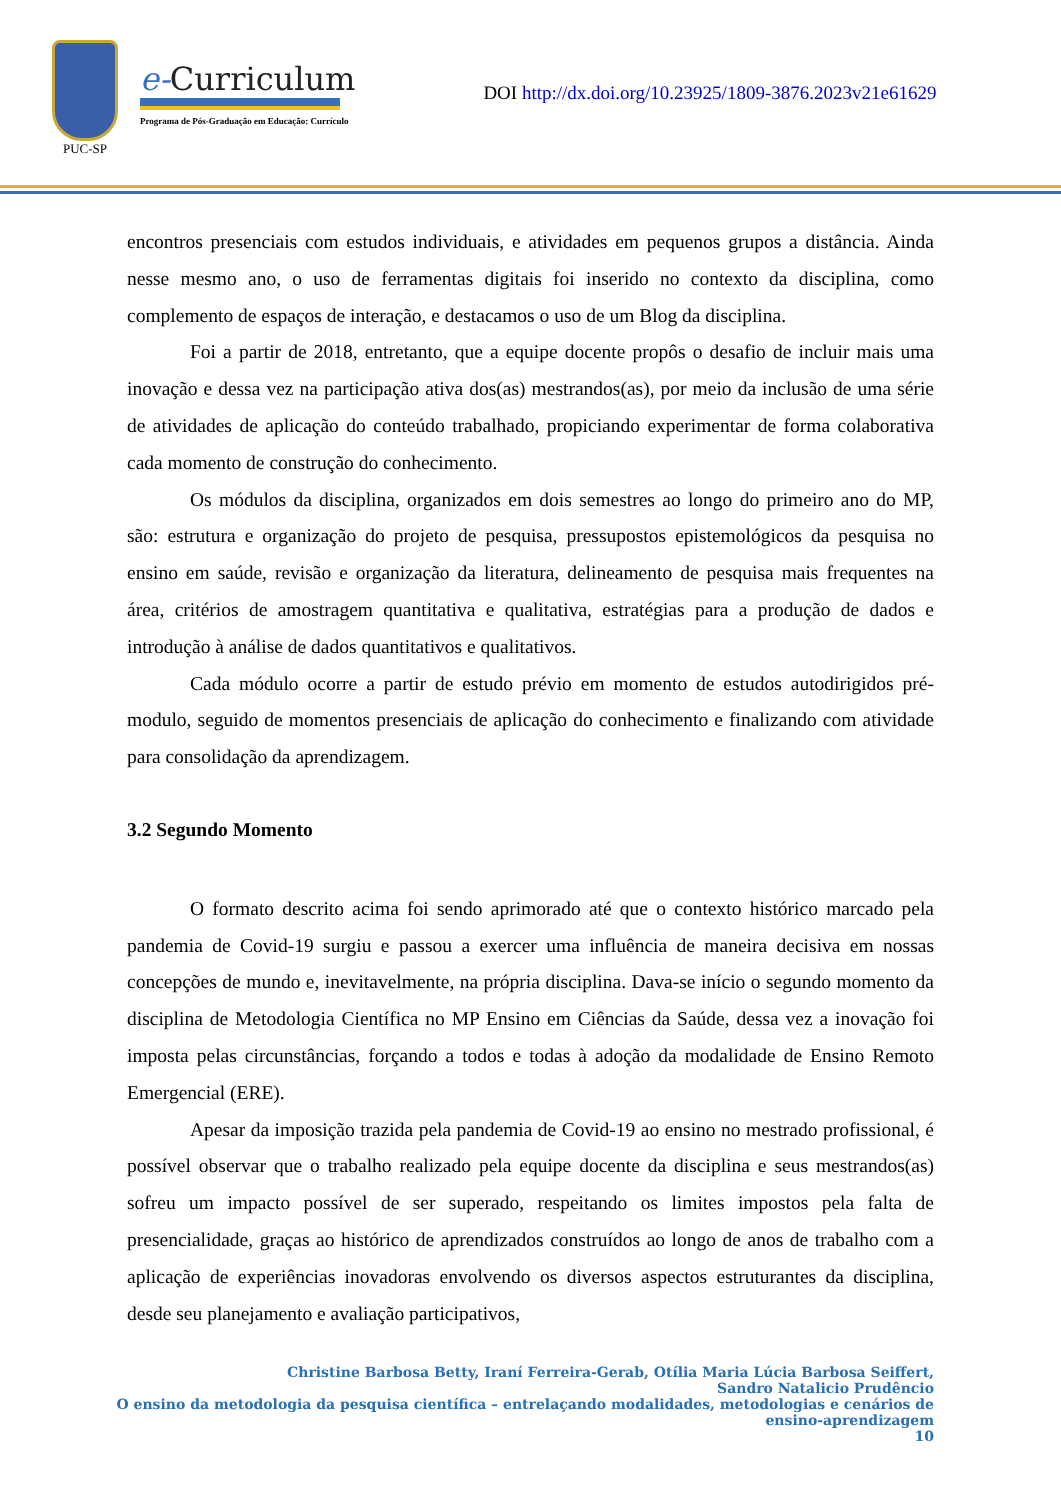PUC-SP
e-Curriculum
Programa de Pós-Graduação em Educação: Currículo
DOI http://dx.doi.org/10.23925/1809-3876.2023v21e61629
encontros presenciais com estudos individuais, e atividades em pequenos grupos a distância. Ainda nesse mesmo ano, o uso de ferramentas digitais foi inserido no contexto da disciplina, como complemento de espaços de interação, e destacamos o uso de um Blog da disciplina.
Foi a partir de 2018, entretanto, que a equipe docente propôs o desafio de incluir mais uma inovação e dessa vez na participação ativa dos(as) mestrandos(as), por meio da inclusão de uma série de atividades de aplicação do conteúdo trabalhado, propiciando experimentar de forma colaborativa cada momento de construção do conhecimento.
Os módulos da disciplina, organizados em dois semestres ao longo do primeiro ano do MP, são: estrutura e organização do projeto de pesquisa, pressupostos epistemológicos da pesquisa no ensino em saúde, revisão e organização da literatura, delineamento de pesquisa mais frequentes na área, critérios de amostragem quantitativa e qualitativa, estratégias para a produção de dados e introdução à análise de dados quantitativos e qualitativos.
Cada módulo ocorre a partir de estudo prévio em momento de estudos autodirigidos pré-modulo, seguido de momentos presenciais de aplicação do conhecimento e finalizando com atividade para consolidação da aprendizagem.
3.2 Segundo Momento
O formato descrito acima foi sendo aprimorado até que o contexto histórico marcado pela pandemia de Covid-19 surgiu e passou a exercer uma influência de maneira decisiva em nossas concepções de mundo e, inevitavelmente, na própria disciplina. Dava-se início o segundo momento da disciplina de Metodologia Científica no MP Ensino em Ciências da Saúde, dessa vez a inovação foi imposta pelas circunstâncias, forçando a todos e todas à adoção da modalidade de Ensino Remoto Emergencial (ERE).
Apesar da imposição trazida pela pandemia de Covid-19 ao ensino no mestrado profissional, é possível observar que o trabalho realizado pela equipe docente da disciplina e seus mestrandos(as) sofreu um impacto possível de ser superado, respeitando os limites impostos pela falta de presencialidade, graças ao histórico de aprendizados construídos ao longo de anos de trabalho com a aplicação de experiências inovadoras envolvendo os diversos aspectos estruturantes da disciplina, desde seu planejamento e avaliação participativos,
Christine Barbosa Betty, Iraní Ferreira-Gerab, Otília Maria Lúcia Barbosa Seiffert,
Sandro Natalicio Prudêncio
O ensino da metodologia da pesquisa científica – entrelaçando modalidades, metodologias e cenários de
ensino-aprendizagem
10